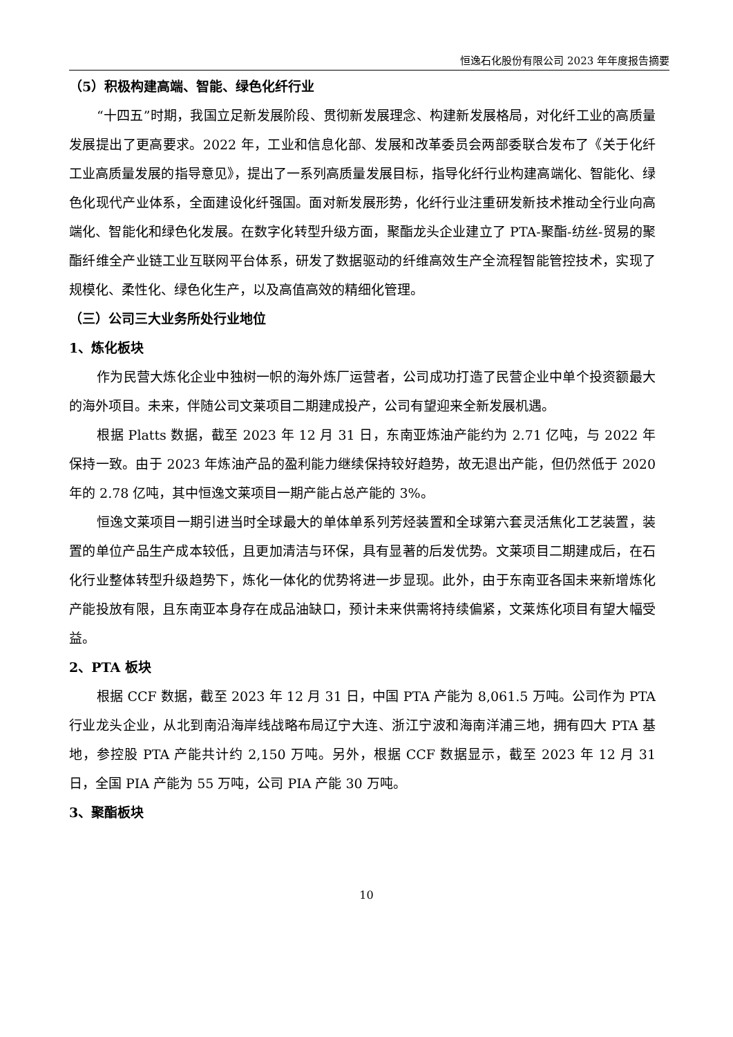恒逸石化股份有限公司 2023 年年度报告摘要
（5）积极构建高端、智能、绿色化纤行业
“十四五”时期，我国立足新发展阶段、贯彻新发展理念、构建新发展格局，对化纤工业的高质量发展提出了更高要求。2022 年，工业和信息化部、发展和改革委员会两部委联合发布了《关于化纤工业高质量发展的指导意见》，提出了一系列高质量发展目标，指导化纤行业构建高端化、智能化、绿色化现代产业体系，全面建设化纤强国。面对新发展形势，化纤行业注重研发新技术推动全行业向高端化、智能化和绿色化发展。在数字化转型升级方面，聚酯龙头企业建立了 PTA-聚酯-纺丝-贸易的聚酯纤维全产业链工业互联网平台体系，研发了数据驱动的纤维高效生产全流程智能管控技术，实现了规模化、柔性化、绿色化生产，以及高值高效的精细化管理。
（三）公司三大业务所处行业地位
1、炼化板块
作为民营大炼化企业中独树一帜的海外炼厂运营者，公司成功打造了民营企业中单个投资额最大的海外项目。未来，伴随公司文莱项目二期建成投产，公司有望迎来全新发展机遇。
根据 Platts 数据，截至 2023 年 12 月 31 日，东南亚炼油产能约为 2.71 亿吨，与 2022 年保持一致。由于 2023 年炼油产品的盈利能力继续保持较好趋势，故无退出产能，但仍然低于 2020 年的 2.78 亿吨，其中恒逸文莱项目一期产能占总产能的 3%。
恒逸文莱项目一期引进当时全球最大的单体单系列芳烃装置和全球第六套灵活焦化工艺装置，装置的单位产品生产成本较低，且更加清洁与环保，具有显著的后发优势。文莱项目二期建成后，在石化行业整体转型升级趋势下，炼化一体化的优势将进一步显现。此外，由于东南亚各国未来新增炼化产能投放有限，且东南亚本身存在成品油缺口，预计未来供需将持续偏紧，文莱炼化项目有望大幅受益。
2、PTA 板块
根据 CCF 数据，截至 2023 年 12 月 31 日，中国 PTA 产能为 8,061.5 万吨。公司作为 PTA 行业龙头企业，从北到南沿海岸线战略布局辽宁大连、浙江宁波和海南洋浦三地，拥有四大 PTA 基地，参控股 PTA 产能共计约 2,150 万吨。另外，根据 CCF 数据显示，截至 2023 年 12 月 31 日，全国 PIA 产能为 55 万吨，公司 PIA 产能 30 万吨。
3、聚酯板块
10